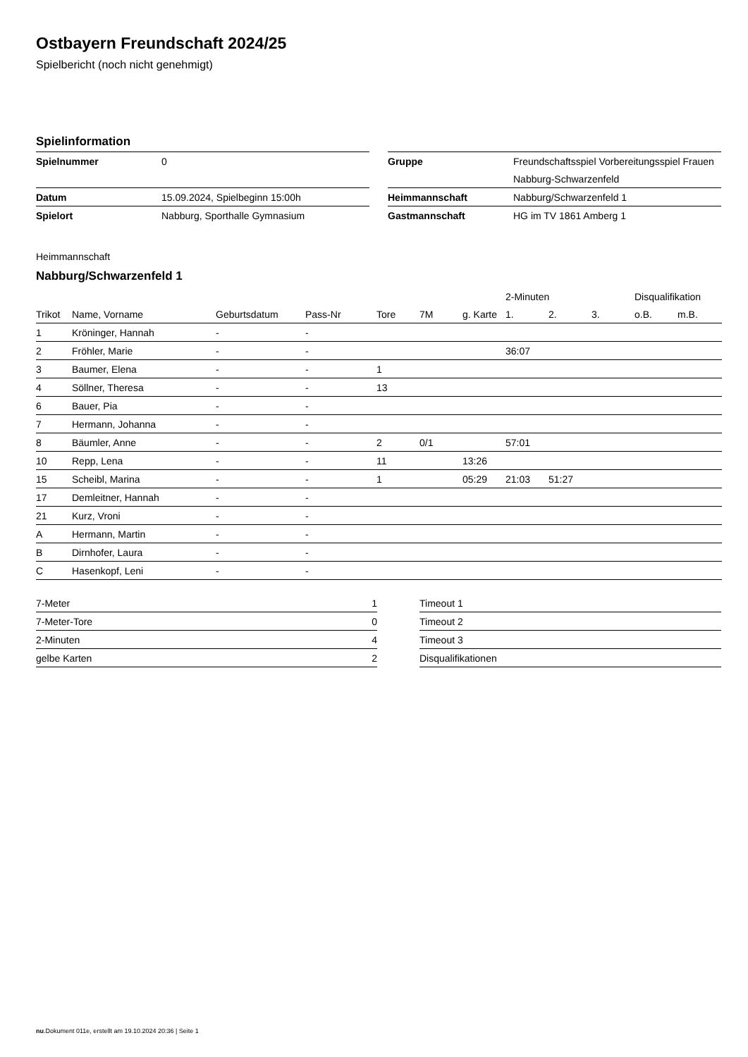Ostbayern Freundschaft 2024/25
Spielbericht (noch nicht genehmigt)
Spielinformation
| Spielnummer | 0 |
| Datum | 15.09.2024, Spielbeginn 15:00h |
| Spielort | Nabburg, Sporthalle Gymnasium |
| Gruppe | Freundschaftsspiel Vorbereitungsspiel Frauen |
| | Nabburg-Schwarzenfeld |
| Heimmannschaft | Nabburg/Schwarzenfeld 1 |
| Gastmannschaft | HG im TV 1861 Amberg 1 |
Heimmannschaft
Nabburg/Schwarzenfeld 1
| | | | | | | | 2-Minuten | | | Disqualifikation | |
| --- | --- | --- | --- | --- | --- | --- | --- | --- | --- | --- | --- |
| Trikot | Name, Vorname | Geburtsdatum | Pass-Nr | Tore | 7M | g. Karte | 1. | 2. | 3. | o.B. | m.B. |
| 1 | Kröninger, Hannah | - | - | | | | | | | | |
| 2 | Fröhler, Marie | - | - | | | | 36:07 | | | | |
| 3 | Baumer, Elena | - | - | 1 | | | | | | | |
| 4 | Söllner, Theresa | - | - | 13 | | | | | | | |
| 6 | Bauer, Pia | - | - | | | | | | | | |
| 7 | Hermann, Johanna | - | - | | | | | | | | |
| 8 | Bäumler, Anne | - | - | 2 | 0/1 | | 57:01 | | | | |
| 10 | Repp, Lena | - | - | 11 | | 13:26 | | | | | |
| 15 | Scheibl, Marina | - | - | 1 | | 05:29 | 21:03 | 51:27 | | | |
| 17 | Demleitner, Hannah | - | - | | | | | | | | |
| 21 | Kurz, Vroni | - | - | | | | | | | | |
| A | Hermann, Martin | - | - | | | | | | | | |
| B | Dirnhofer, Laura | - | - | | | | | | | | |
| C | Hasenkopf, Leni | - | - | | | | | | | | |
| 7-Meter | 1 |
| 7-Meter-Tore | 0 |
| 2-Minuten | 4 |
| gelbe Karten | 2 |
| Timeout 1 |
| Timeout 2 |
| Timeout 3 |
| Disqualifikationen |
nu.Dokument 011e, erstellt am 19.10.2024 20:36 | Seite 1